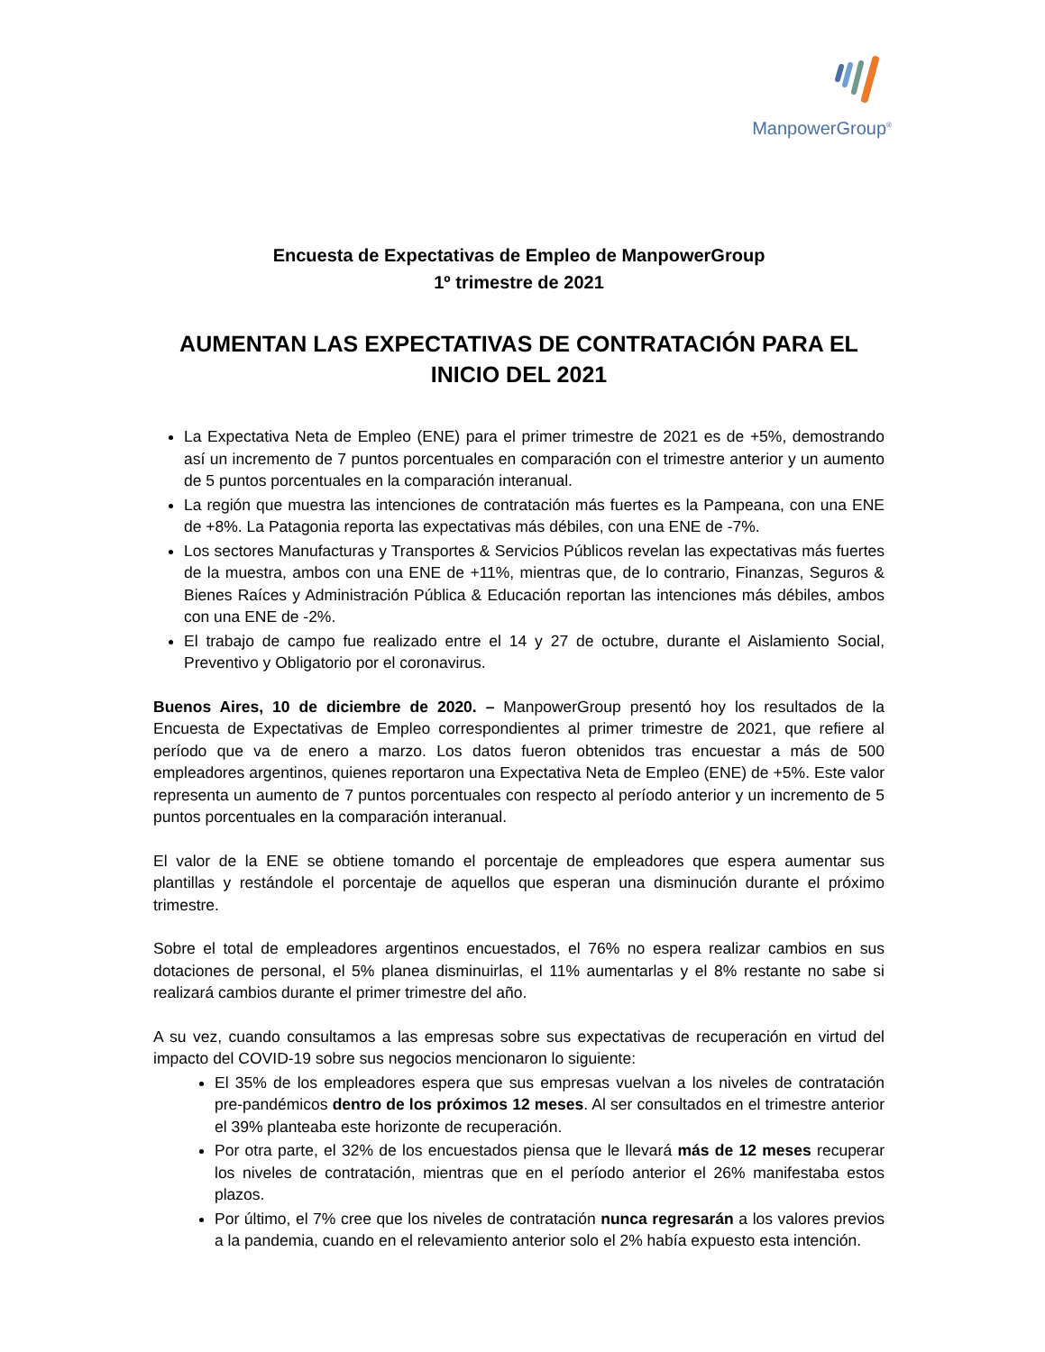ManpowerGroup<sup>®</sup>
Encuesta de Expectativas de Empleo de ManpowerGroup
1º trimestre de 2021
AUMENTAN LAS EXPECTATIVAS DE CONTRATACIÓN PARA EL INICIO DEL 2021
La Expectativa Neta de Empleo (ENE) para el primer trimestre de 2021 es de +5%, demostrando así un incremento de 7 puntos porcentuales en comparación con el trimestre anterior y un aumento de 5 puntos porcentuales en la comparación interanual.
La región que muestra las intenciones de contratación más fuertes es la Pampeana, con una ENE de +8%. La Patagonia reporta las expectativas más débiles, con una ENE de -7%.
Los sectores Manufacturas y Transportes & Servicios Públicos revelan las expectativas más fuertes de la muestra, ambos con una ENE de +11%, mientras que, de lo contrario, Finanzas, Seguros & Bienes Raíces y Administración Pública & Educación reportan las intenciones más débiles, ambos con una ENE de -2%.
El trabajo de campo fue realizado entre el 14 y 27 de octubre, durante el Aislamiento Social, Preventivo y Obligatorio por el coronavirus.
Buenos Aires, 10 de diciembre de 2020. – ManpowerGroup presentó hoy los resultados de la Encuesta de Expectativas de Empleo correspondientes al primer trimestre de 2021, que refiere al período que va de enero a marzo. Los datos fueron obtenidos tras encuestar a más de 500 empleadores argentinos, quienes reportaron una Expectativa Neta de Empleo (ENE) de +5%. Este valor representa un aumento de 7 puntos porcentuales con respecto al período anterior y un incremento de 5 puntos porcentuales en la comparación interanual.
El valor de la ENE se obtiene tomando el porcentaje de empleadores que espera aumentar sus plantillas y restándole el porcentaje de aquellos que esperan una disminución durante el próximo trimestre.
Sobre el total de empleadores argentinos encuestados, el 76% no espera realizar cambios en sus dotaciones de personal, el 5% planea disminuirlas, el 11% aumentarlas y el 8% restante no sabe si realizará cambios durante el primer trimestre del año.
A su vez, cuando consultamos a las empresas sobre sus expectativas de recuperación en virtud del impacto del COVID-19 sobre sus negocios mencionaron lo siguiente:
El 35% de los empleadores espera que sus empresas vuelvan a los niveles de contratación pre-pandémicos dentro de los próximos 12 meses. Al ser consultados en el trimestre anterior el 39% planteaba este horizonte de recuperación.
Por otra parte, el 32% de los encuestados piensa que le llevará más de 12 meses recuperar los niveles de contratación, mientras que en el período anterior el 26% manifestaba estos plazos.
Por último, el 7% cree que los niveles de contratación nunca regresarán a los valores previos a la pandemia, cuando en el relevamiento anterior solo el 2% había expuesto esta intención.